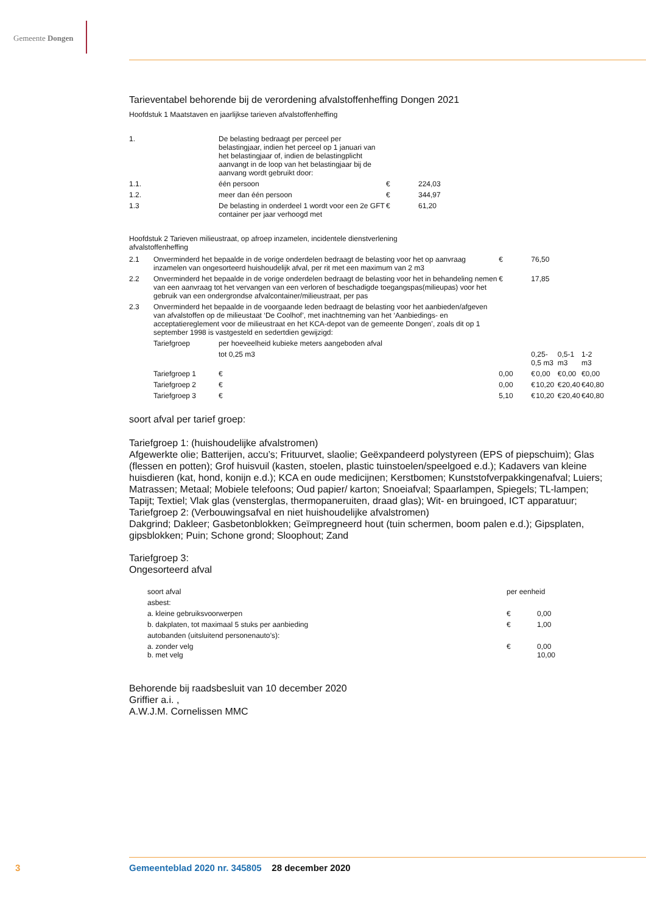Gemeente Dongen
Tarieventabel behorende bij de verordening afvalstoffenheffing Dongen 2021
Hoofdstuk 1 Maatstaven en jaarlijkse tarieven afvalstoffenheffing
| 1. | De belasting bedraagt per perceel per belastingjaar, indien het perceel op 1 januari van het belastingjaar of, indien de belastingplicht aanvangt in de loop van het belastingjaar bij de aanvang wordt gebruikt door: | | |
| 1.1. | één persoon | € | 224,03 |
| 1.2. | meer dan één persoon | € | 344,97 |
| 1.3 | De belasting in onderdeel 1 wordt voor een 2e GFT container per jaar verhoogd met | € | 61,20 |
Hoofdstuk 2 Tarieven milieustraat, op afroep inzamelen, incidentele dienstverlening afvalstoffenheffing
| 2.1 | Onverminderd het bepaalde in de vorige onderdelen bedraagt de belasting voor het op aanvraag inzamelen van ongesorteerd huishoudelijk afval, per rit met een maximum van 2 m3 | | € | 76,50 | | | | | |
| 2.2 | Onverminderd het bepaalde in de vorige onderdelen bedraagt de belasting voor het in behandeling nemen van een aanvraag tot het vervangen van een verloren of beschadigde toegangspas(milieupas) voor het gebruik van een ondergrondse afvalcontainer/milieustraat, per pas | | € | 17,85 | | | | | |
| 2.3 | Onverminderd het bepaalde in de voorgaande leden bedraagt de belasting voor het aanbieden/afgeven van afvalstoffen op de milieustaat ‘De Coolhof’, met inachtneming van het ‘Aanbiedings- en acceptatiereglement voor de milieustraat en het KCA-depot van de gemeente Dongen’, zoals dit op 1 september 1998 is vastgesteld en sedertdien gewijzigd: | | | | | | | | |
| | Tariefgroep | per hoeveelheid kubieke meters aangeboden afval | | | | | | | |
| | | tot 0,25 m3 | | 0,25-0,5 m3 | | 0,5-1 m3 | | 1-2 m3 | |
| | Tariefgroep 1 | € | 0,00 | € | 0,00 | € | 0,00 | € | 0,00 |
| | Tariefgroep 2 | € | 0,00 | € | 10,20 | € | 20,40 | € | 40,80 |
| | Tariefgroep 3 | € | 5,10 | € | 10,20 | € | 20,40 | € | 40,80 |
soort afval per tarief groep:
Tariefgroep 1: (huishoudelijke afvalstromen)
Afgewerkte olie; Batterijen, accu’s; Frituurvet, slaolie; Geëxpandeerd polystyreen (EPS of piepschuim); Glas (flessen en potten); Grof huisvuil (kasten, stoelen, plastic tuinstoelen/speelgoed e.d.); Kadavers van kleine huisdieren (kat, hond, konijn e.d.); KCA en oude medicijnen; Kerstbomen; Kunststofverpakkingenafval; Luiers; Matrassen; Metaal; Mobiele telefoons; Oud papier/ karton; Snoeiafval; Spaarlampen, Spiegels; TL-lampen; Tapijt; Textiel; Vlak glas (vensterglas, thermopaneruiten, draad glas); Wit- en bruingoed, ICT apparatuur;
Tariefgroep 2: (Verbouwingsafval en niet huishoudelijke afvalstromen)
Dakgrind; Dakleer; Gasbetonblokken; Geïmpregneerd hout (tuin schermen, boom palen e.d.); Gipsplaten, gipsblokken; Puin; Schone grond; Sloophout; Zand
Tariefgroep 3:
Ongesorteerd afval
| soort afval | per eenheid | |
| asbest: | | |
| a. kleine gebruiksvoorwerpen | € | 0,00 |
| b. dakplaten, tot maximaal 5 stuks per aanbieding | € | 1,00 |
| autobanden (uitsluitend personenauto’s): | | |
| a. zonder velg b. met velg | € | 0,00 10,00 |
Behorende bij raadsbesluit van 10 december 2020
Griffier a.i. ,
A.W.J.M. Cornelissen MMC
3
Gemeenteblad 2020 nr. 345805 28 december 2020